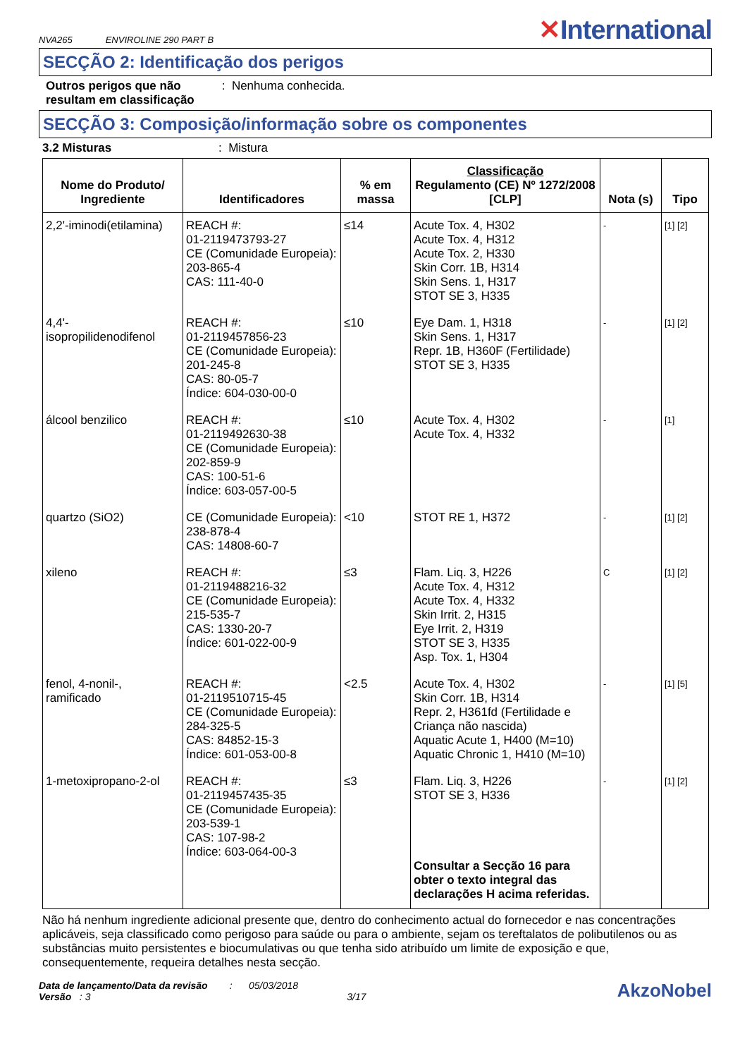NVA265 ENVIROLINE 290 PART B
✕International
SECÇÃO 2: Identificação dos perigos
Outros perigos que não resultam em classificação : Nenhuma conhecida.
SECÇÃO 3: Composição/informação sobre os componentes
3.2 Misturas: Mistura
| Nome do Produto/ Ingrediente | Identificadores | % em massa | Classificação Regulamento (CE) Nº 1272/2008 [CLP] | Nota (s) | Tipo |
| --- | --- | --- | --- | --- | --- |
| 2,2'-iminodi(etilamina) | REACH #: 01-2119473793-27 CE (Comunidade Europeia): 203-865-4 CAS: 111-40-0 | ≤14 | Acute Tox. 4, H302 Acute Tox. 4, H312 Acute Tox. 2, H330 Skin Corr. 1B, H314 Skin Sens. 1, H317 STOT SE 3, H335 | - | [1] [2] |
| 4,4'- isopropilidenodifenol | REACH #: 01-2119457856-23 CE (Comunidade Europeia): 201-245-8 CAS: 80-05-7 Índice: 604-030-00-0 | ≤10 | Eye Dam. 1, H318 Skin Sens. 1, H317 Repr. 1B, H360F (Fertilidade) STOT SE 3, H335 | - | [1] [2] |
| álcool benzilico | REACH #: 01-2119492630-38 CE (Comunidade Europeia): 202-859-9 CAS: 100-51-6 Índice: 603-057-00-5 | ≤10 | Acute Tox. 4, H302 Acute Tox. 4, H332 | - | [1] |
| quartzo (SiO2) | CE (Comunidade Europeia): 238-878-4 CAS: 14808-60-7 | <10 | STOT RE 1, H372 | - | [1] [2] |
| xileno | REACH #: 01-2119488216-32 CE (Comunidade Europeia): 215-535-7 CAS: 1330-20-7 Índice: 601-022-00-9 | ≤3 | Flam. Liq. 3, H226 Acute Tox. 4, H312 Acute Tox. 4, H332 Skin Irrit. 2, H315 Eye Irrit. 2, H319 STOT SE 3, H335 Asp. Tox. 1, H304 | C | [1] [2] |
| fenol, 4-nonil-, ramificado | REACH #: 01-2119510715-45 CE (Comunidade Europeia): 284-325-5 CAS: 84852-15-3 Índice: 601-053-00-8 | <2.5 | Acute Tox. 4, H302 Skin Corr. 1B, H314 Repr. 2, H361fd (Fertilidade e Criança não nascida) Aquatic Acute 1, H400 (M=10) Aquatic Chronic 1, H410 (M=10) | - | [1] [5] |
| 1-metoxipropano-2-ol | REACH #: 01-2119457435-35 CE (Comunidade Europeia): 203-539-1 CAS: 107-98-2 Índice: 603-064-00-3 | ≤3 | Flam. Liq. 3, H226 STOT SE 3, H336 Consultar a Secção 16 para obter o texto integral das declarações H acima referidas. | - | [1] [2] |
Não há nenhum ingrediente adicional presente que, dentro do conhecimento actual do fornecedor e nas concentrações aplicáveis, seja classificado como perigoso para saúde ou para o ambiente, sejam os tereftalatos de polibutilenos ou as substâncias muito persistentes e biocumulativas ou que tenha sido atribuído um limite de exposição e que, consequentemente, requeira detalhes nesta secção.
Data de lançamento/Data da revisão : 05/03/2018
Versão : 3 3/17
AkzoNobel